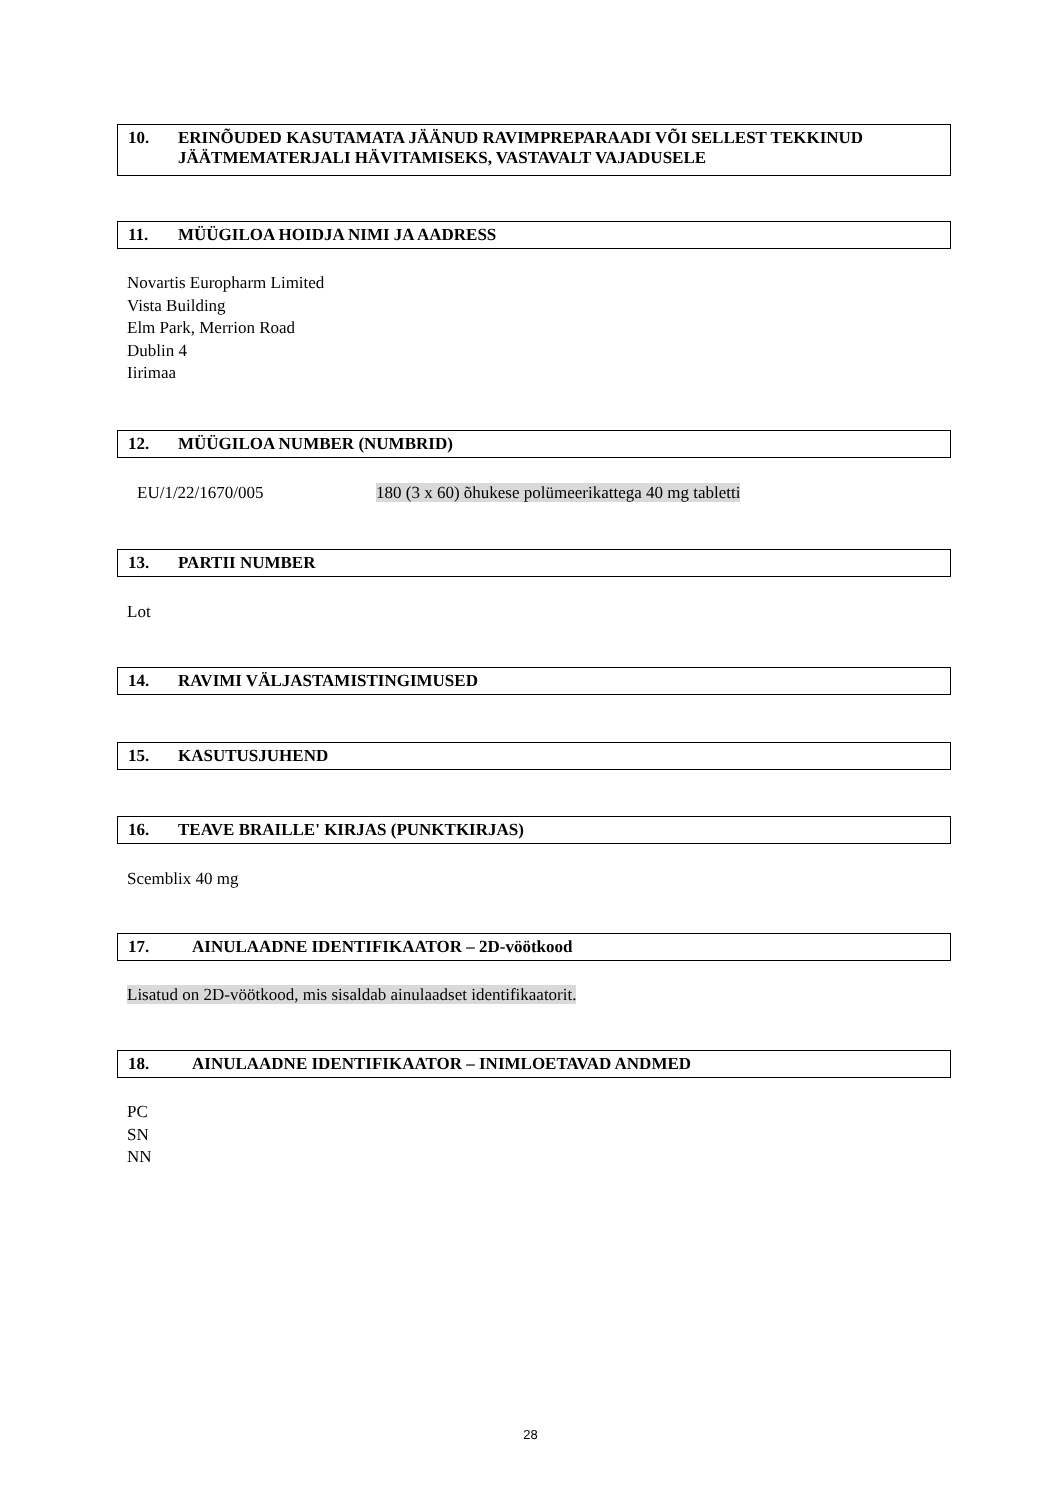10. ERINÕUDED KASUTAMATA JÄÄNUD RAVIMPREPARAADI VÕI SELLEST TEKKINUD JÄÄTMEMATERJALI HÄVITAMISEKS, VASTAVALT VAJADUSELE
11. MÜÜGILOA HOIDJA NIMI JA AADRESS
Novartis Europharm Limited
Vista Building
Elm Park, Merrion Road
Dublin 4
Iirimaa
12. MÜÜGILOA NUMBER (NUMBRID)
EU/1/22/1670/005
180 (3 x 60) õhukese polümeerikattega 40 mg tabletti
13. PARTII NUMBER
Lot
14. RAVIMI VÄLJASTAMISTINGIMUSED
15. KASUTUSJUHEND
16. TEAVE BRAILLE' KIRJAS (PUNKTKIRJAS)
Scemblix 40 mg
17. AINULAADNE IDENTIFIKAATOR – 2D-vöötkood
Lisatud on 2D-vöötkood, mis sisaldab ainulaadset identifikaatorit.
18. AINULAADNE IDENTIFIKAATOR – INIMLOETAVAD ANDMED
PC
SN
NN
28